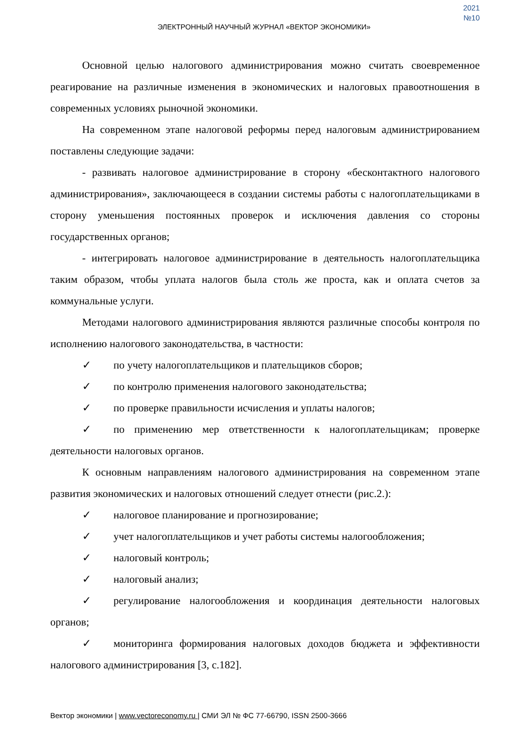2021
№10
ЭЛЕКТРОННЫЙ НАУЧНЫЙ ЖУРНАЛ «ВЕКТОР ЭКОНОМИКИ»
Основной целью налогового администрирования можно считать своевременное реагирование на различные изменения в экономических и налоговых правоотношения в современных условиях рыночной экономики.
На современном этапе налоговой реформы перед налоговым администрированием поставлены следующие задачи:
- развивать налоговое администрирование в сторону «бесконтактного налогового администрирования», заключающееся в создании системы работы с налогоплательщиками в сторону уменьшения постоянных проверок и исключения давления со стороны государственных органов;
- интегрировать налоговое администрирование в деятельность налогоплательщика таким образом, чтобы уплата налогов была столь же проста, как и оплата счетов за коммунальные услуги.
Методами налогового администрирования являются различные способы контроля по исполнению налогового законодательства, в частности:
✓ по учету налогоплательщиков и плательщиков сборов;
✓ по контролю применения налогового законодательства;
✓ по проверке правильности исчисления и уплаты налогов;
✓ по применению мер ответственности к налогоплательщикам; проверке деятельности налоговых органов.
К основным направлениям налогового администрирования на современном этапе развития экономических и налоговых отношений следует отнести (рис.2.):
✓ налоговое планирование и прогнозирование;
✓ учет налогоплательщиков и учет работы системы налогообложения;
✓ налоговый контроль;
✓ налоговый анализ;
✓ регулирование налогообложения и координация деятельности налоговых органов;
✓ мониторинга формирования налоговых доходов бюджета и эффективности налогового администрирования [3, с.182].
Вектор экономики | www.vectoreconomy.ru | СМИ ЭЛ № ФС 77-66790, ISSN 2500-3666